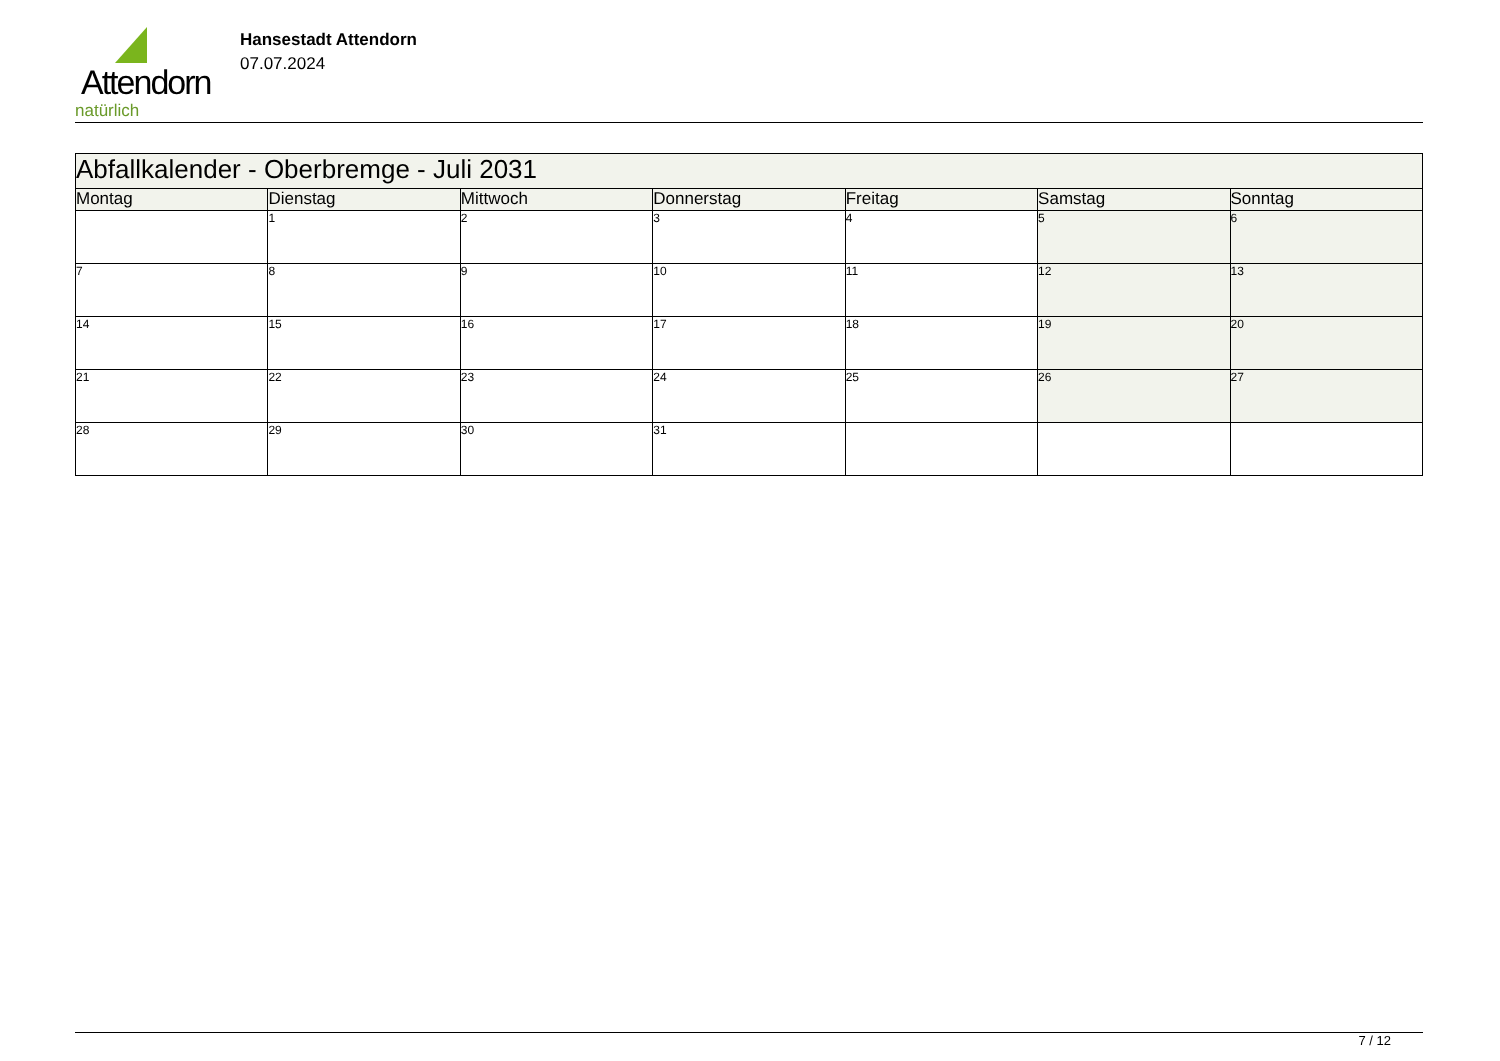Attendorn
natürlich
Hansestadt Attendorn
07.07.2024
| Abfallkalender - Oberbremge - Juli 2031 | | | | | | |
| Montag | Dienstag | Mittwoch | Donnerstag | Freitag | Samstag | Sonntag |
| | 1 | 2 | 3 | 4 | 5 | 6 |
| 7 | 8 | 9 | 10 | 11 | 12 | 13 |
| 14 | 15 | 16 | 17 | 18 | 19 | 20 |
| 21 | 22 | 23 | 24 | 25 | 26 | 27 |
| 28 | 29 | 30 | 31 | | | |
7 / 12